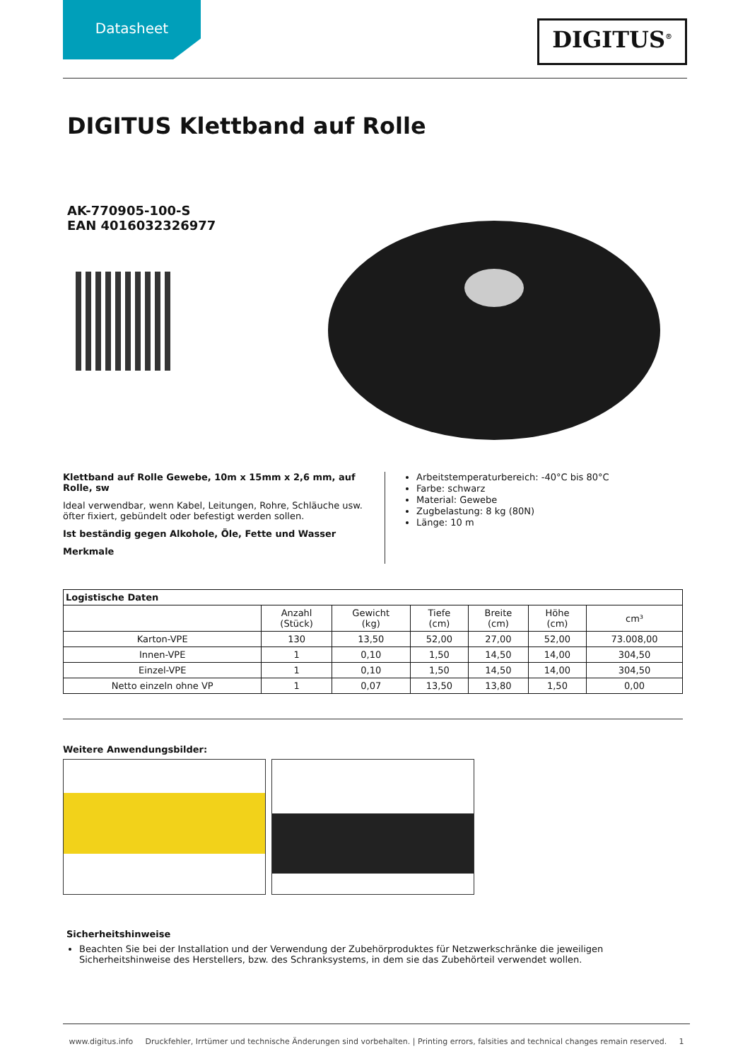Datasheet
DIGITUS<sup>®</sup>
DIGITUS Klettband auf Rolle
AK-770905-100-S
EAN 4016032326977
Klettband auf Rolle Gewebe, 10m x 15mm x 2,6 mm, auf Rolle, sw
Ideal verwendbar, wenn Kabel, Leitungen, Rohre, Schläuche usw. öfter fixiert, gebündelt oder befestigt werden sollen.
Ist beständig gegen Alkohole, Öle, Fette und Wasser
Merkmale
Arbeitstemperaturbereich: -40°C bis 80°C
Farbe: schwarz
Material: Gewebe
Zugbelastung: 8 kg (80N)
Länge: 10 m
| Logistische Daten | | | | | | |
| --- | --- | --- | --- | --- | --- | --- |
| | Anzahl (Stück) | Gewicht (kg) | Tiefe (cm) | Breite (cm) | Höhe (cm) | cm³ |
| Karton-VPE | 130 | 13,50 | 52,00 | 27,00 | 52,00 | 73.008,00 |
| Innen-VPE | 1 | 0,10 | 1,50 | 14,50 | 14,00 | 304,50 |
| Einzel-VPE | 1 | 0,10 | 1,50 | 14,50 | 14,00 | 304,50 |
| Netto einzeln ohne VP | 1 | 0,07 | 13,50 | 13,80 | 1,50 | 0,00 |
Weitere Anwendungsbilder:
Sicherheitshinweise
Beachten Sie bei der Installation und der Verwendung der Zubehörproduktes für Netzwerkschränke die jeweiligen Sicherheitshinweise des Herstellers, bzw. des Schranksystems, in dem sie das Zubehörteil verwendet wollen.
www.digitus.info Druckfehler, Irrtümer und technische Änderungen sind vorbehalten. | Printing errors, falsities and technical changes remain reserved. 1